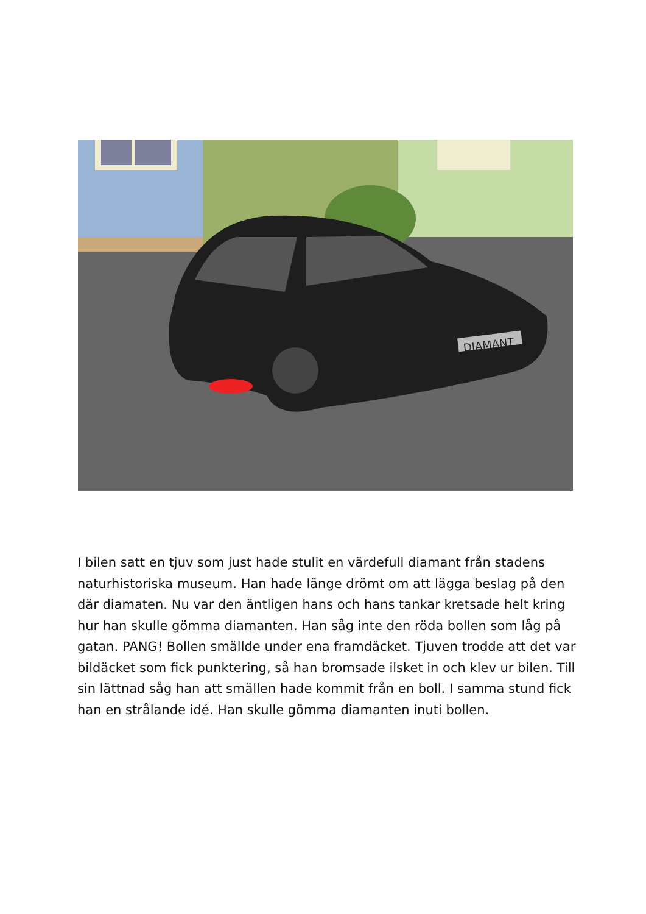DIAMANT
I bilen satt en tjuv som just hade stulit en värdefull diamant från stadens naturhistoriska museum. Han hade länge drömt om att lägga beslag på den där diamaten. Nu var den äntligen hans och hans tankar kretsade helt kring hur han skulle gömma diamanten. Han såg inte den röda bollen som låg på gatan. PANG! Bollen smällde under ena framdäcket. Tjuven trodde att det var bildäcket som fick punktering, så han bromsade ilsket in och klev ur bilen. Till sin lättnad såg han att smällen hade kommit från en boll. I samma stund fick han en strålande idé. Han skulle gömma diamanten inuti bollen.